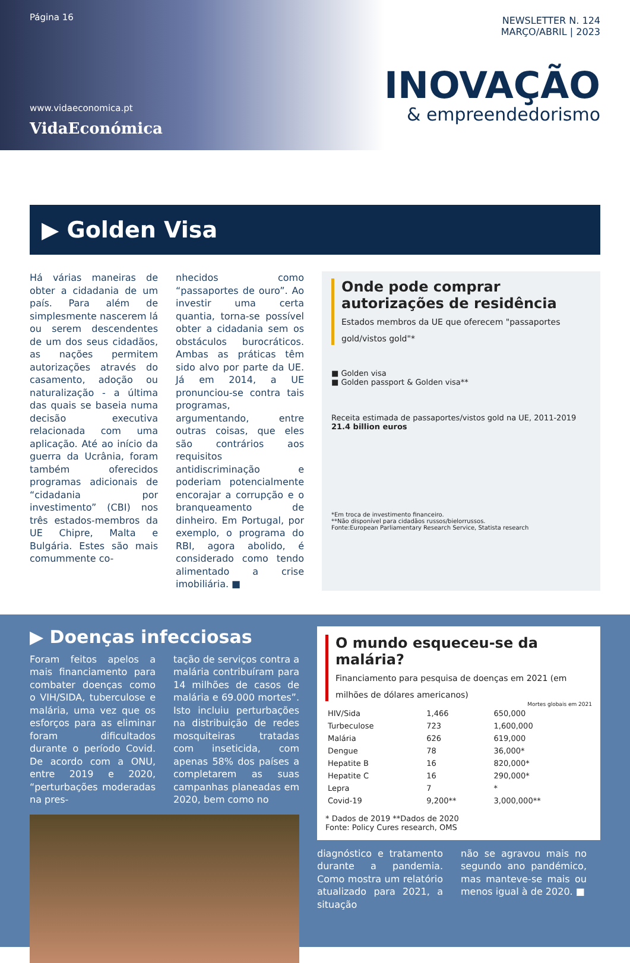Página 16
www.vidaeconomica.pt
VidaEconómica
NEWSLETTER N. 124
MARÇO/ABRIL | 2023
INOVAÇÃO
& empreendedorismo
▶ Golden Visa
Há várias maneiras de obter a cidadania de um país. Para além de simplesmente nascerem lá ou serem descendentes de um dos seus cidadãos, as nações permitem autorizações através do casamento, adoção ou naturalização - a última das quais se baseia numa decisão executiva relacionada com uma aplicação. Até ao início da guerra da Ucrânia, foram também oferecidos programas adicionais de “cidadania por investimento” (CBI) nos três estados-membros da UE Chipre, Malta e Bulgária. Estes são mais comummente co-
nhecidos como “passaportes de ouro”. Ao investir uma certa quantia, torna-se possível obter a cidadania sem os obstáculos burocráticos. Ambas as práticas têm sido alvo por parte da UE. Já em 2014, a UE pronunciou-se contra tais programas, argumentando, entre outras coisas, que eles são contrários aos requisitos antidiscriminação e poderiam potencialmente encorajar a corrupção e o branqueamento de dinheiro. Em Portugal, por exemplo, o programa do RBI, agora abolido, é considerado como tendo alimentado a crise imobiliária. ■
Onde pode comprar autorizações de residência
Estados membros da UE que oferecem "passaportes gold/vistos gold"*
■ Golden visa
■ Golden passport & Golden visa**
Receita estimada de passaportes/vistos gold na UE, 2011-2019
21.4 billion euros
*Em troca de investimento financeiro.
**Não disponível para cidadãos russos/bielorrussos.
Fonte:European Parliamentary Research Service, Statista research
▶ Doenças infecciosas
Foram feitos apelos a mais financiamento para combater doenças como o VIH/SIDA, tuberculose e malária, uma vez que os esforços para as eliminar foram dificultados durante o período Covid. De acordo com a ONU, entre 2019 e 2020, “perturbações moderadas na pres-
tação de serviços contra a malária contribuíram para 14 milhões de casos de malária e 69.000 mortes”. Isto incluiu perturbações na distribuição de redes mosquiteiras tratadas com inseticida, com apenas 58% dos países a completarem as suas campanhas planeadas em 2020, bem como no
O mundo esqueceu-se da malária?
Financiamento para pesquisa de doenças em 2021 (em milhões de dólares americanos)
Mortes globais em 2021
| HIV/Sida | 1,466 | 650,000 |
| Turbeculose | 723 | 1,600,000 |
| Malária | 626 | 619,000 |
| Dengue | 78 | 36,000* |
| Hepatite B | 16 | 820,000* |
| Hepatite C | 16 | 290,000* |
| Lepra | 7 | * |
| Covid-19 | 9,200** | 3,000,000** |
* Dados de 2019 **Dados de 2020
Fonte: Policy Cures research, OMS
diagnóstico e tratamento durante a pandemia. Como mostra um relatório atualizado para 2021, a situação
não se agravou mais no segundo ano pandémico, mas manteve-se mais ou menos igual à de 2020. ■